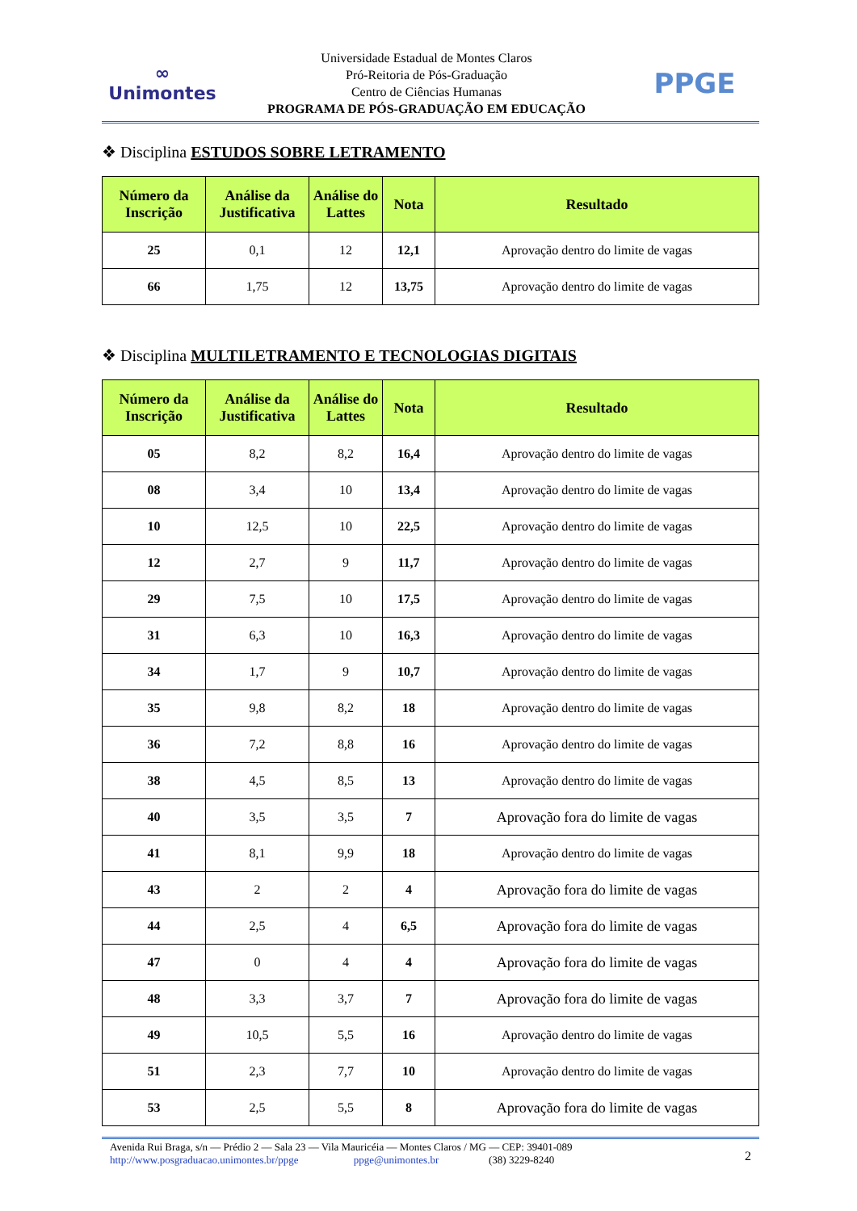∞
Unimontes
Universidade Estadual de Montes Claros
Pró-Reitoria de Pós-Graduação
Centro de Ciências Humanas
PROGRAMA DE PÓS-GRADUAÇÃO EM EDUCAÇÃO
PPGE
❖ Disciplina ESTUDOS SOBRE LETRAMENTO
| Número da Inscrição | Análise da Justificativa | Análise do Lattes | Nota | Resultado |
| --- | --- | --- | --- | --- |
| 25 | 0,1 | 12 | 12,1 | Aprovação dentro do limite de vagas |
| 66 | 1,75 | 12 | 13,75 | Aprovação dentro do limite de vagas |
❖ Disciplina MULTILETRAMENTO E TECNOLOGIAS DIGITAIS
| Número da Inscrição | Análise da Justificativa | Análise do Lattes | Nota | Resultado |
| --- | --- | --- | --- | --- |
| 05 | 8,2 | 8,2 | 16,4 | Aprovação dentro do limite de vagas |
| 08 | 3,4 | 10 | 13,4 | Aprovação dentro do limite de vagas |
| 10 | 12,5 | 10 | 22,5 | Aprovação dentro do limite de vagas |
| 12 | 2,7 | 9 | 11,7 | Aprovação dentro do limite de vagas |
| 29 | 7,5 | 10 | 17,5 | Aprovação dentro do limite de vagas |
| 31 | 6,3 | 10 | 16,3 | Aprovação dentro do limite de vagas |
| 34 | 1,7 | 9 | 10,7 | Aprovação dentro do limite de vagas |
| 35 | 9,8 | 8,2 | 18 | Aprovação dentro do limite de vagas |
| 36 | 7,2 | 8,8 | 16 | Aprovação dentro do limite de vagas |
| 38 | 4,5 | 8,5 | 13 | Aprovação dentro do limite de vagas |
| 40 | 3,5 | 3,5 | 7 | Aprovação fora do limite de vagas |
| 41 | 8,1 | 9,9 | 18 | Aprovação dentro do limite de vagas |
| 43 | 2 | 2 | 4 | Aprovação fora do limite de vagas |
| 44 | 2,5 | 4 | 6,5 | Aprovação fora do limite de vagas |
| 47 | 0 | 4 | 4 | Aprovação fora do limite de vagas |
| 48 | 3,3 | 3,7 | 7 | Aprovação fora do limite de vagas |
| 49 | 10,5 | 5,5 | 16 | Aprovação dentro do limite de vagas |
| 51 | 2,3 | 7,7 | 10 | Aprovação dentro do limite de vagas |
| 53 | 2,5 | 5,5 | 8 | Aprovação fora do limite de vagas |
Avenida Rui Braga, s/n — Prédio 2 — Sala 23 — Vila Mauricéia — Montes Claros / MG — CEP: 39401-089
http://www.posgraduacao.unimontes.br/ppge ppge@unimontes.br (38) 3229-8240
2